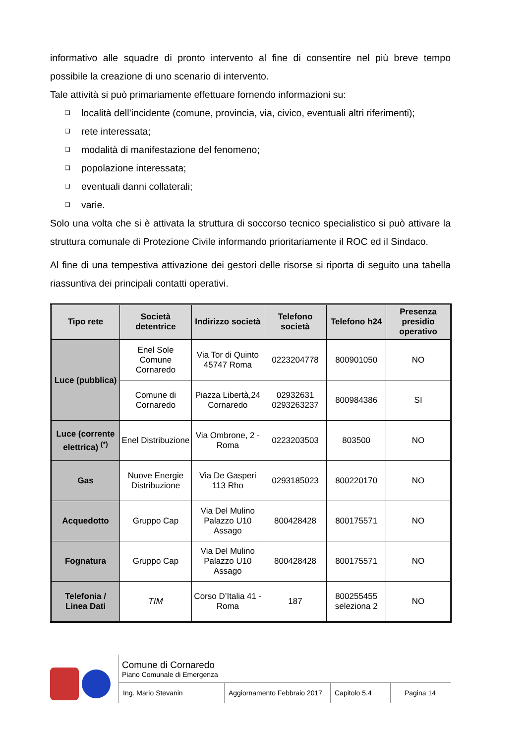informativo alle squadre di pronto intervento al fine di consentire nel più breve tempo possibile la creazione di uno scenario di intervento.
Tale attività si può primariamente effettuare fornendo informazioni su:
❑ località dell’incidente (comune, provincia, via, civico, eventuali altri riferimenti);
❑ rete interessata;
❑ modalità di manifestazione del fenomeno;
❑ popolazione interessata;
❑ eventuali danni collaterali;
❑ varie.
Solo una volta che si è attivata la struttura di soccorso tecnico specialistico si può attivare la struttura comunale di Protezione Civile informando prioritariamente il ROC ed il Sindaco.
Al fine di una tempestiva attivazione dei gestori delle risorse si riporta di seguito una tabella riassuntiva dei principali contatti operativi.
| Tipo rete | Società detentrice | Indirizzo società | Telefono società | Telefono h24 | Presenza presidio operativo |
| --- | --- | --- | --- | --- | --- |
| Luce (pubblica) | Enel Sole Comune Cornaredo | Via Tor di Quinto 45747 Roma | 0223204778 | 800901050 | NO |
| | Comune di Cornaredo | Piazza Libertà,24 Cornaredo | 02932631 0293263237 | 800984386 | SI |
| Luce (corrente elettrica) <sup>(*)</sup> | Enel Distribuzione | Via Ombrone, 2 - Roma | 0223203503 | 803500 | NO |
| Gas | Nuove Energie Distribuzione | Via De Gasperi 113 Rho | 0293185023 | 800220170 | NO |
| Acquedotto | Gruppo Cap | Via Del Mulino Palazzo U10 Assago | 800428428 | 800175571 | NO |
| Fognatura | Gruppo Cap | Via Del Mulino Palazzo U10 Assago | 800428428 | 800175571 | NO |
| Telefonia / Linea Dati | TIM | Corso D’Italia 41 - Roma | 187 | 800255455 seleziona 2 | NO |
Comune di Cornaredo
Piano Comunale di Emergenza
Ing. Mario Stevanin Aggiornamento Febbraio 2017
Capitolo 5.4 Pagina 14